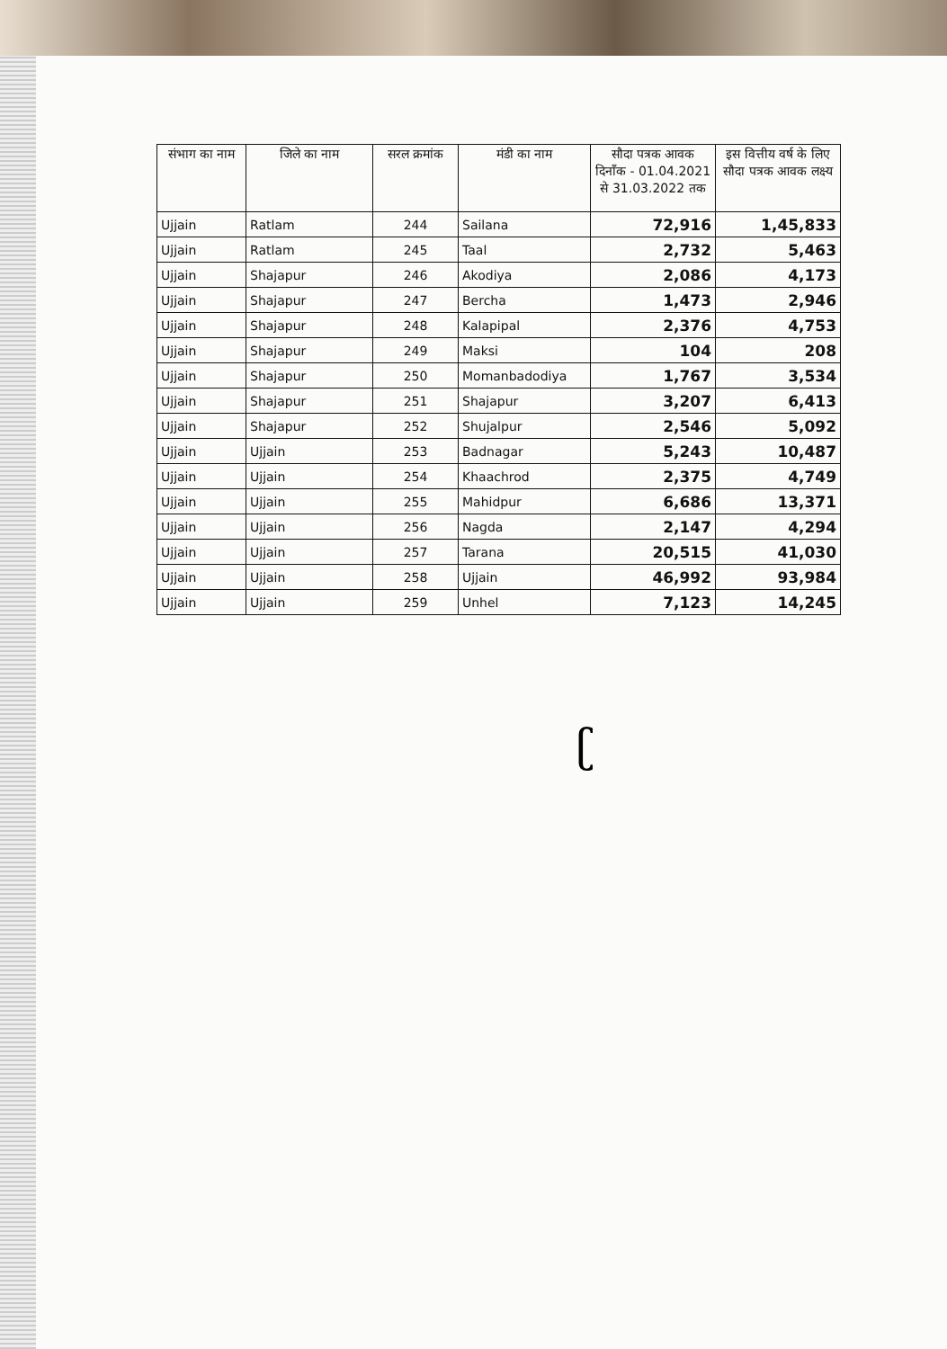| संभाग का नाम | जिले का नाम | सरल क्रमांक | मंडी का नाम | सौदा पत्रक आवक दिनाँक - 01.04.2021 से 31.03.2022 तक | इस वित्तीय वर्ष के लिए सौदा पत्रक आवक लक्ष्य |
| --- | --- | --- | --- | --- | --- |
| Ujjain | Ratlam | 244 | Sailana | 72,916 | 1,45,833 |
| Ujjain | Ratlam | 245 | Taal | 2,732 | 5,463 |
| Ujjain | Shajapur | 246 | Akodiya | 2,086 | 4,173 |
| Ujjain | Shajapur | 247 | Bercha | 1,473 | 2,946 |
| Ujjain | Shajapur | 248 | Kalapipal | 2,376 | 4,753 |
| Ujjain | Shajapur | 249 | Maksi | 104 | 208 |
| Ujjain | Shajapur | 250 | Momanbadodiya | 1,767 | 3,534 |
| Ujjain | Shajapur | 251 | Shajapur | 3,207 | 6,413 |
| Ujjain | Shajapur | 252 | Shujalpur | 2,546 | 5,092 |
| Ujjain | Ujjain | 253 | Badnagar | 5,243 | 10,487 |
| Ujjain | Ujjain | 254 | Khaachrod | 2,375 | 4,749 |
| Ujjain | Ujjain | 255 | Mahidpur | 6,686 | 13,371 |
| Ujjain | Ujjain | 256 | Nagda | 2,147 | 4,294 |
| Ujjain | Ujjain | 257 | Tarana | 20,515 | 41,030 |
| Ujjain | Ujjain | 258 | Ujjain | 46,992 | 93,984 |
| Ujjain | Ujjain | 259 | Unhel | 7,123 | 14,245 |
ʗ